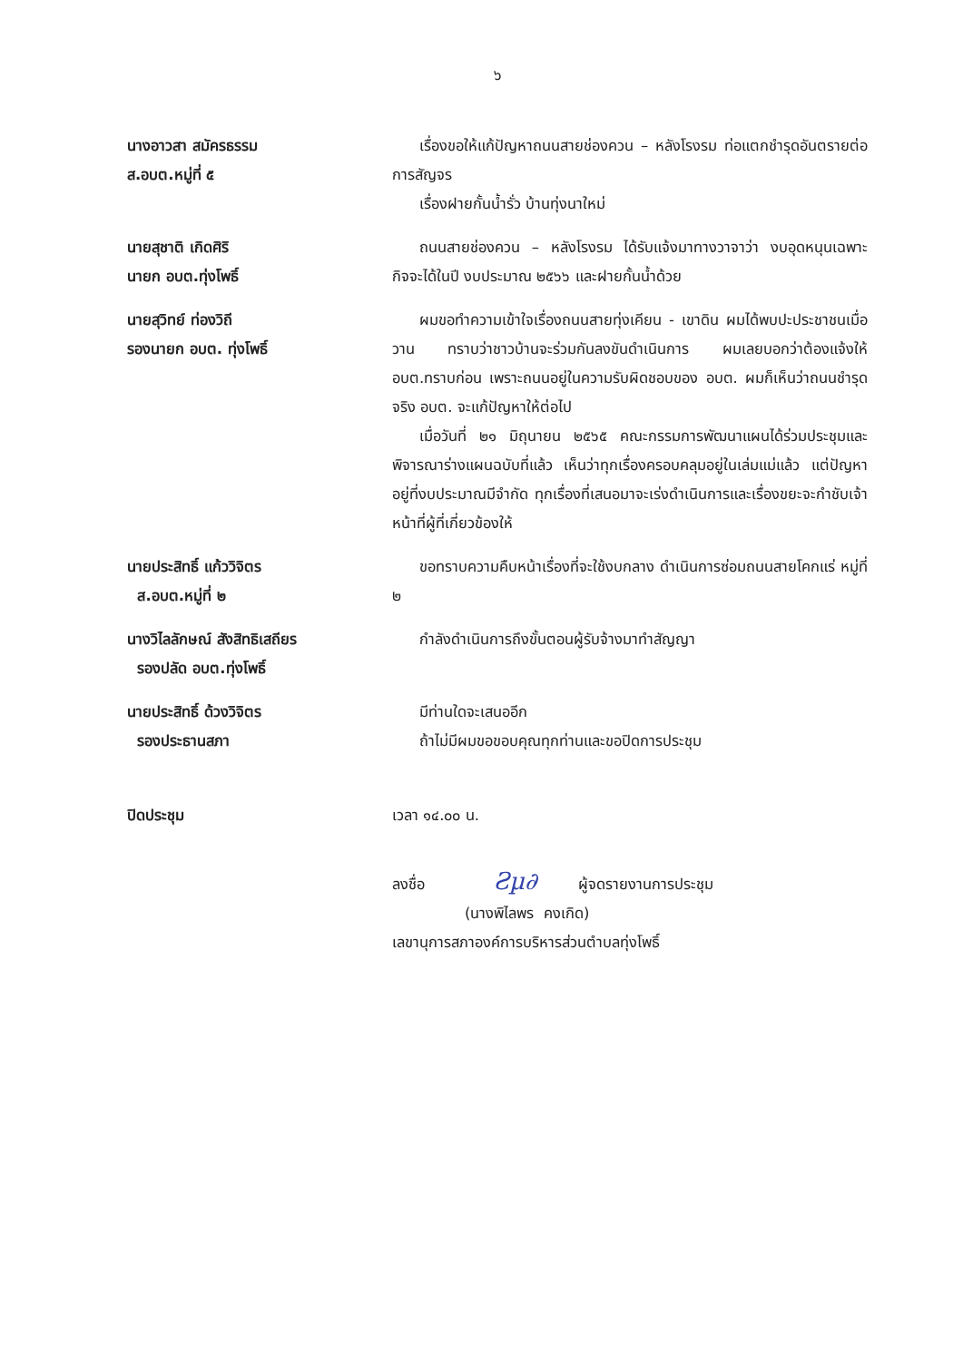๖
นางอาวสา สมัครธรรม
ส.อบต.หมู่ที่ ๕
เรื่องขอให้แก้ปัญหาถนนสายช่องควน – หลังโรงรม ท่อแตกชำรุดอันตรายต่อการสัญจร
เรื่องฝายกั้นน้ำรั่ว บ้านทุ่งนาใหม่
นายสุชาติ เกิดศิริ
นายก อบต.ทุ่งโพธิ์
ถนนสายช่องควน – หลังโรงรม ได้รับแจ้งมาทางวาจาว่า งบอุดหนุนเฉพาะกิจจะได้ในปี งบประมาณ ๒๕๖๖ และฝายกั้นน้ำด้วย
นายสุวิทย์ ท่องวิถี
รองนายก อบต. ทุ่งโพธิ์
ผมขอทำความเข้าใจเรื่องถนนสายทุ่งเคียน - เขาดิน ผมได้พบปะประชาชนเมื่อวาน ทราบว่าชาวบ้านจะร่วมกันลงขันดำเนินการ ผมเลยบอกว่าต้องแจ้งให้ อบต.ทราบก่อน เพราะถนนอยู่ในความรับผิดชอบของ อบต. ผมก็เห็นว่าถนนชำรุดจริง อบต. จะแก้ปัญหาให้ต่อไป
เมื่อวันที่ ๒๑ มิถุนายน ๒๕๖๕ คณะกรรมการพัฒนาแผนได้ร่วมประชุมและพิจารณาร่างแผนฉบับที่แล้ว เห็นว่าทุกเรื่องครอบคลุมอยู่ในเล่มแม่แล้ว แต่ปัญหาอยู่ที่งบประมาณมีจำกัด ทุกเรื่องที่เสนอมาจะเร่งดำเนินการและเรื่องขยะจะกำชับเจ้าหน้าที่ผู้ที่เกี่ยวข้องให้
นายประสิทธิ์ แก้ววิจิตร
ส.อบต.หมู่ที่ ๒
ขอทราบความคืบหน้าเรื่องที่จะใช้งบกลาง ดำเนินการซ่อมถนนสายโคกแร่ หมู่ที่ ๒
นางวิไลลักษณ์ สังสิทธิเสถียร
รองปลัด อบต.ทุ่งโพธิ์
กำลังดำเนินการถึงขั้นตอนผู้รับจ้างมาทำสัญญา
นายประสิทธิ์ ด้วงวิจิตร
รองประธานสภา
มีท่านใดจะเสนออีก
ถ้าไม่มีผมขอขอบคุณทุกท่านและขอปิดการประชุม
ปิดประชุม เวลา ๑๔.๐๐ น.
ลงชื่อ Ƨµ∂ ผู้จดรายงานการประชุม
(นางพิไลพร คงเกิด)
เลขานุการสภาองค์การบริหารส่วนตำบลทุ่งโพธิ์